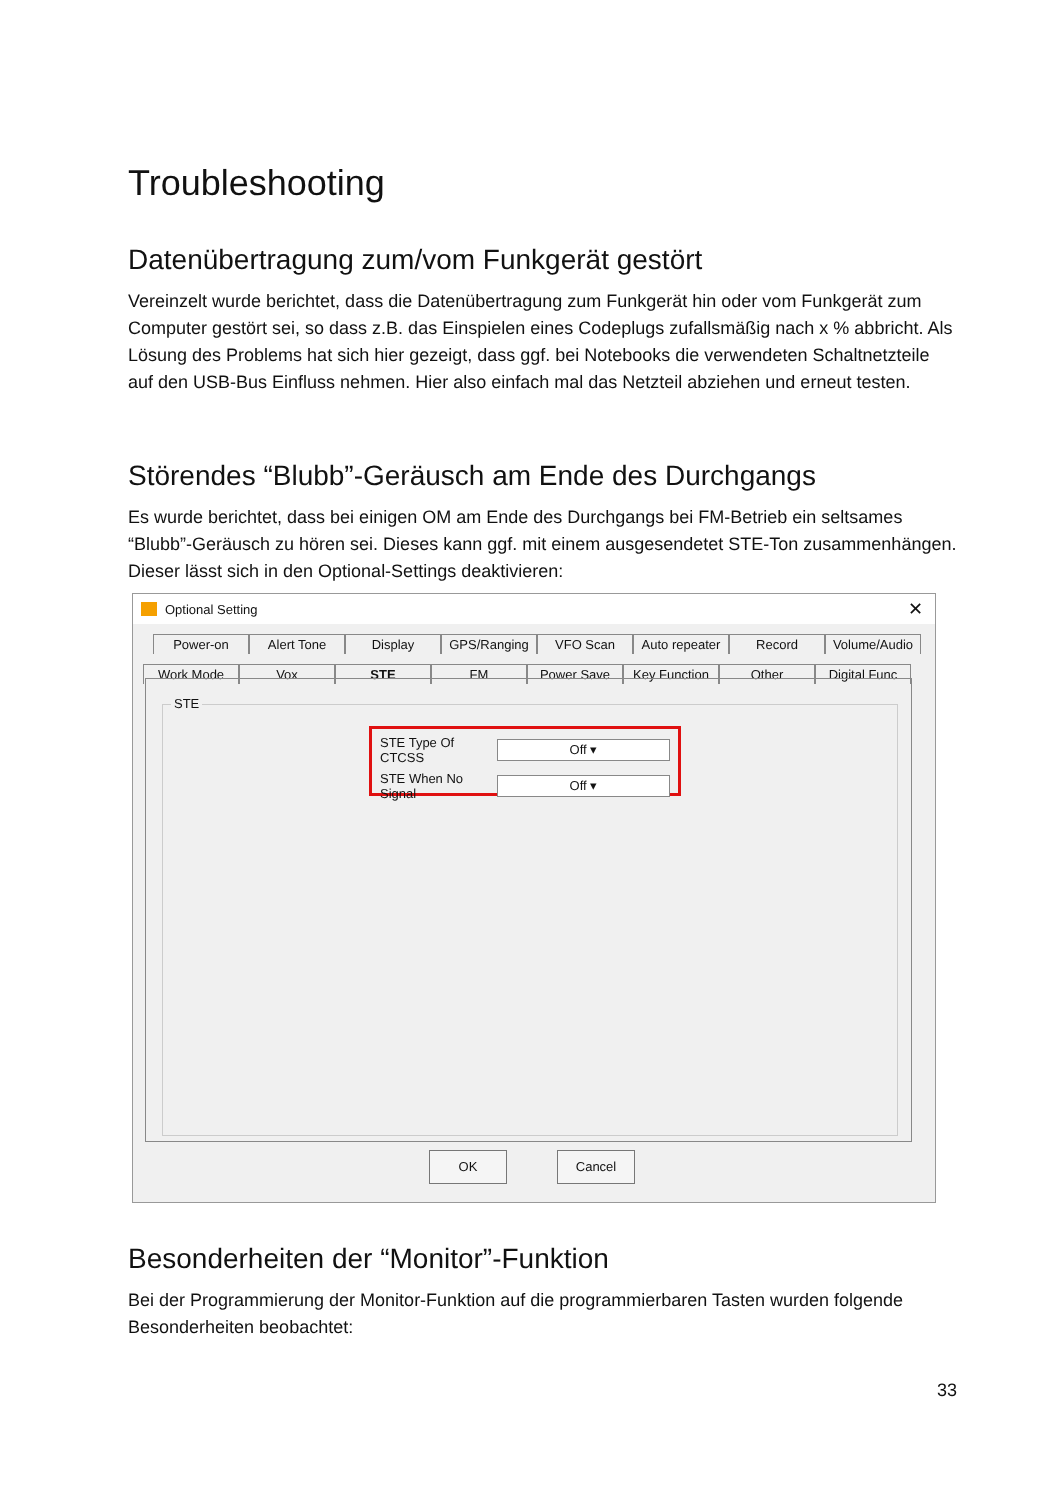Troubleshooting
Datenübertragung zum/vom Funkgerät gestört
Vereinzelt wurde berichtet, dass die Datenübertragung zum Funkgerät hin oder vom Funkgerät zum Computer gestört sei, so dass z.B. das Einspielen eines Codeplugs zufallsmäßig nach x % abbricht. Als Lösung des Problems hat sich hier gezeigt, dass ggf. bei Notebooks die verwendeten Schaltnetzteile auf den USB-Bus Einfluss nehmen. Hier also einfach mal das Netzteil abziehen und erneut testen.
Störendes “Blubb”-Geräusch am Ende des Durchgangs
Es wurde berichtet, dass bei einigen OM am Ende des Durchgangs bei FM-Betrieb ein seltsames “Blubb”-Geräusch zu hören sei. Dieses kann ggf. mit einem ausgesendetet STE-Ton zusammenhängen. Dieser lässt sich in den Optional-Settings deaktivieren:
Optional Setting ✕
Power-on Alert Tone Display GPS/Ranging VFO Scan Auto repeater Record Volume/Audio
Work Mode Vox STE FM Power Save Key Function Other Digital Func
STE
STE Type Of CTCSS
Off ▾
STE When No Signal
Off ▾
OK Cancel
Besonderheiten der “Monitor”-Funktion
Bei der Programmierung der Monitor-Funktion auf die programmierbaren Tasten wurden folgende Besonderheiten beobachtet:
33